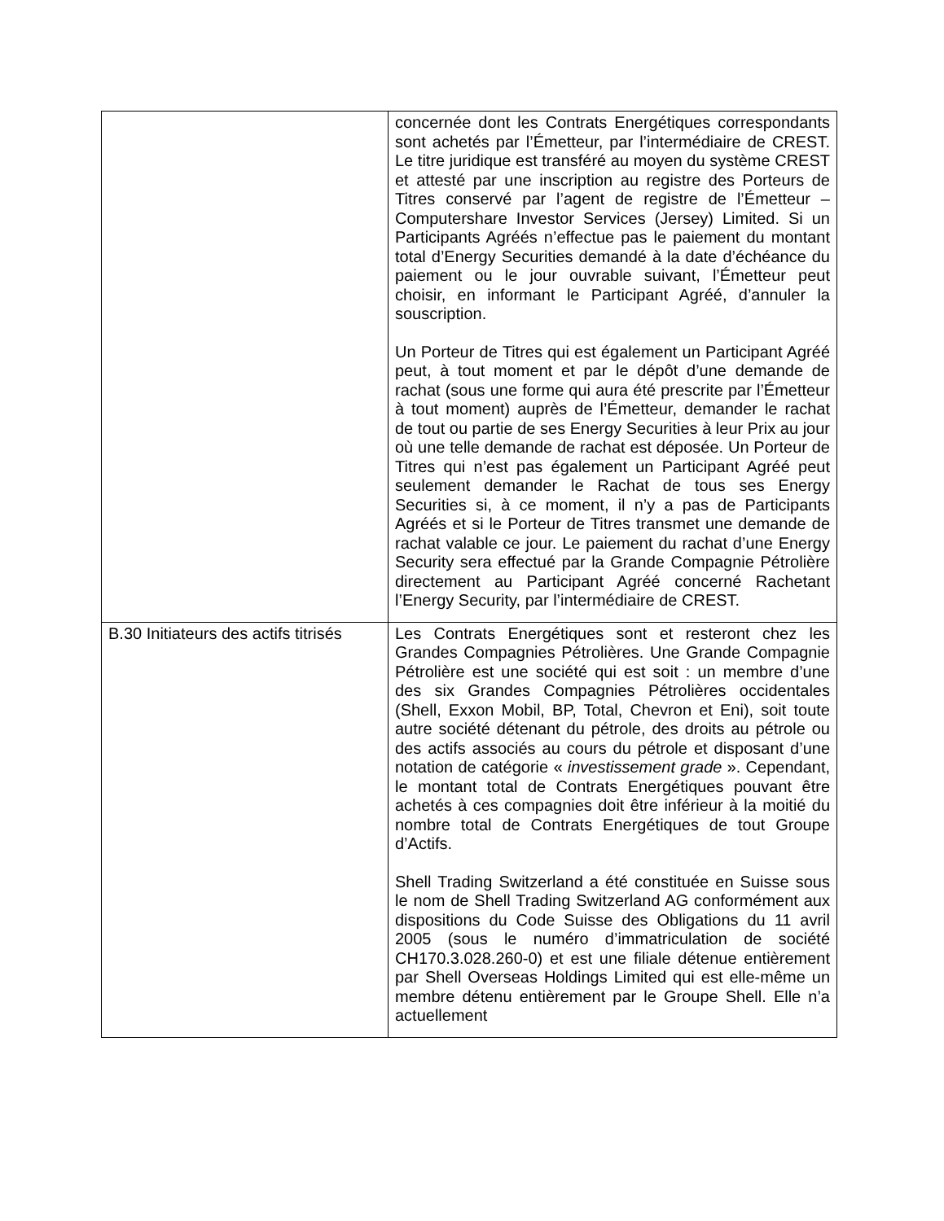| | concernée dont les Contrats Energétiques correspondants sont achetés par l’Émetteur, par l’intermédiaire de CREST. Le titre juridique est transféré au moyen du système CREST et attesté par une inscription au registre des Porteurs de Titres conservé par l’agent de registre de l’Émetteur – Computershare Investor Services (Jersey) Limited. Si un Participants Agréés n’effectue pas le paiement du montant total d’Energy Securities demandé à la date d’échéance du paiement ou le jour ouvrable suivant, l’Émetteur peut choisir, en informant le Participant Agréé, d’annuler la souscription. Un Porteur de Titres qui est également un Participant Agréé peut, à tout moment et par le dépôt d’une demande de rachat (sous une forme qui aura été prescrite par l’Émetteur à tout moment) auprès de l’Émetteur, demander le rachat de tout ou partie de ses Energy Securities à leur Prix au jour où une telle demande de rachat est déposée. Un Porteur de Titres qui n’est pas également un Participant Agréé peut seulement demander le Rachat de tous ses Energy Securities si, à ce moment, il n’y a pas de Participants Agréés et si le Porteur de Titres transmet une demande de rachat valable ce jour. Le paiement du rachat d’une Energy Security sera effectué par la Grande Compagnie Pétrolière directement au Participant Agréé concerné Rachetant l’Energy Security, par l’intermédiaire de CREST. |
| B.30 Initiateurs des actifs titrisés | Les Contrats Energétiques sont et resteront chez les Grandes Compagnies Pétrolières. Une Grande Compagnie Pétrolière est une société qui est soit : un membre d’une des six Grandes Compagnies Pétrolières occidentales (Shell, Exxon Mobil, BP, Total, Chevron et Eni), soit toute autre société détenant du pétrole, des droits au pétrole ou des actifs associés au cours du pétrole et disposant d’une notation de catégorie « investissement grade ». Cependant, le montant total de Contrats Energétiques pouvant être achetés à ces compagnies doit être inférieur à la moitié du nombre total de Contrats Energétiques de tout Groupe d’Actifs. Shell Trading Switzerland a été constituée en Suisse sous le nom de Shell Trading Switzerland AG conformément aux dispositions du Code Suisse des Obligations du 11 avril 2005 (sous le numéro d’immatriculation de société CH170.3.028.260-0) et est une filiale détenue entièrement par Shell Overseas Holdings Limited qui est elle-même un membre détenu entièrement par le Groupe Shell. Elle n’a actuellement |